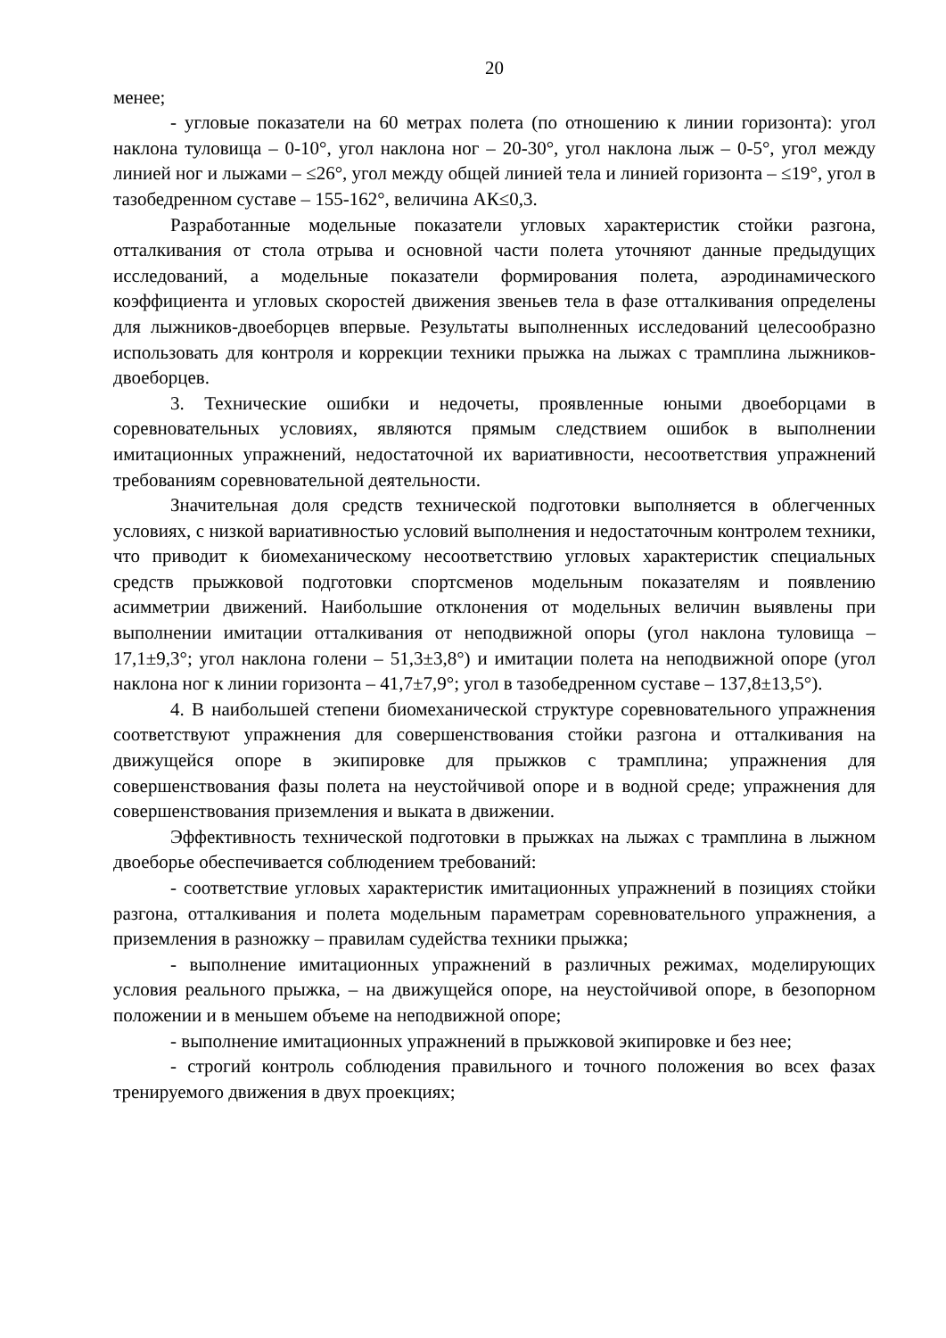20
менее;
- угловые показатели на 60 метрах полета (по отношению к линии горизонта): угол наклона туловища – 0-10°, угол наклона ног – 20-30°, угол наклона лыж – 0-5°, угол между линией ног и лыжами – ≤26°, угол между общей линией тела и линией горизонта – ≤19°, угол в тазобедренном суставе – 155-162°, величина АК≤0,3.
Разработанные модельные показатели угловых характеристик стойки разгона, отталкивания от стола отрыва и основной части полета уточняют данные предыдущих исследований, а модельные показатели формирования полета, аэродинамического коэффициента и угловых скоростей движения звеньев тела в фазе отталкивания определены для лыжников-двоеборцев впервые. Результаты выполненных исследований целесообразно использовать для контроля и коррекции техники прыжка на лыжах с трамплина лыжников-двоеборцев.
3. Технические ошибки и недочеты, проявленные юными двоеборцами в соревновательных условиях, являются прямым следствием ошибок в выполнении имитационных упражнений, недостаточной их вариативности, несоответствия упражнений требованиям соревновательной деятельности.
Значительная доля средств технической подготовки выполняется в облегченных условиях, с низкой вариативностью условий выполнения и недостаточным контролем техники, что приводит к биомеханическому несоответствию угловых характеристик специальных средств прыжковой подготовки спортсменов модельным показателям и появлению асимметрии движений. Наибольшие отклонения от модельных величин выявлены при выполнении имитации отталкивания от неподвижной опоры (угол наклона туловища – 17,1±9,3°; угол наклона голени – 51,3±3,8°) и имитации полета на неподвижной опоре (угол наклона ног к линии горизонта – 41,7±7,9°; угол в тазобедренном суставе – 137,8±13,5°).
4. В наибольшей степени биомеханической структуре соревновательного упражнения соответствуют упражнения для совершенствования стойки разгона и отталкивания на движущейся опоре в экипировке для прыжков с трамплина; упражнения для совершенствования фазы полета на неустойчивой опоре и в водной среде; упражнения для совершенствования приземления и выката в движении.
Эффективность технической подготовки в прыжках на лыжах с трамплина в лыжном двоеборье обеспечивается соблюдением требований:
- соответствие угловых характеристик имитационных упражнений в позициях стойки разгона, отталкивания и полета модельным параметрам соревновательного упражнения, а приземления в разножку – правилам судейства техники прыжка;
- выполнение имитационных упражнений в различных режимах, моделирующих условия реального прыжка, – на движущейся опоре, на неустойчивой опоре, в безопорном положении и в меньшем объеме на неподвижной опоре;
- выполнение имитационных упражнений в прыжковой экипировке и без нее;
- строгий контроль соблюдения правильного и точного положения во всех фазах тренируемого движения в двух проекциях;